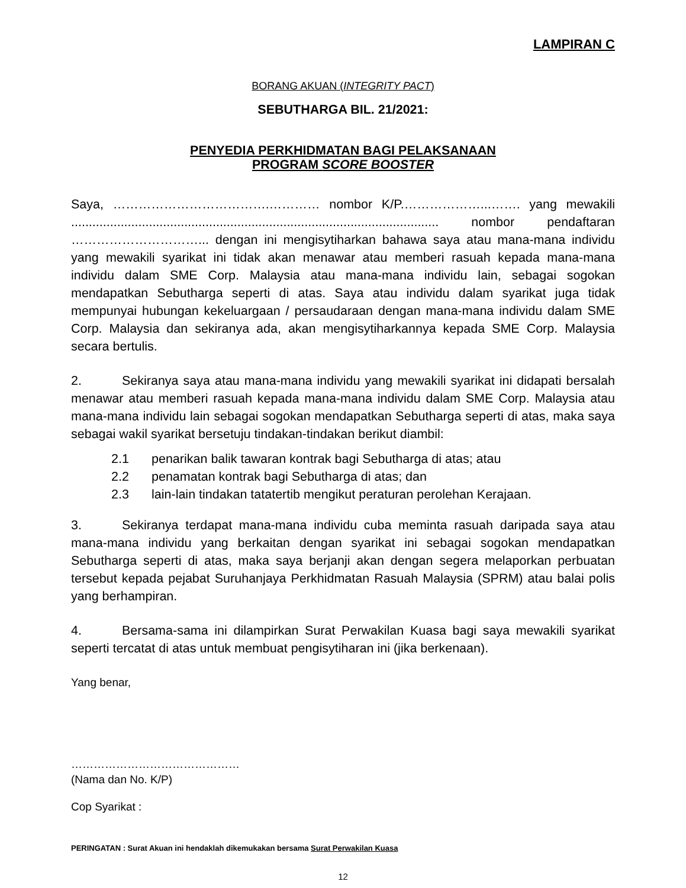LAMPIRAN C
BORANG AKUAN (INTEGRITY PACT)
SEBUTHARGA BIL. 21/2021:
PENYEDIA PERKHIDMATAN BAGI PELAKSANAAN
PROGRAM SCORE BOOSTER
Saya, ……………………………….………… nombor K/P.………………...……. yang mewakili ........................................................................................................ nombor pendaftaran …………………………... dengan ini mengisytiharkan bahawa saya atau mana-mana individu yang mewakili syarikat ini tidak akan menawar atau memberi rasuah kepada mana-mana individu dalam SME Corp. Malaysia atau mana-mana individu lain, sebagai sogokan mendapatkan Sebutharga seperti di atas. Saya atau individu dalam syarikat juga tidak mempunyai hubungan kekeluargaan / persaudaraan dengan mana-mana individu dalam SME Corp. Malaysia dan sekiranya ada, akan mengisytiharkannya kepada SME Corp. Malaysia secara bertulis.
2. Sekiranya saya atau mana-mana individu yang mewakili syarikat ini didapati bersalah menawar atau memberi rasuah kepada mana-mana individu dalam SME Corp. Malaysia atau mana-mana individu lain sebagai sogokan mendapatkan Sebutharga seperti di atas, maka saya sebagai wakil syarikat bersetuju tindakan-tindakan berikut diambil:
2.1 penarikan balik tawaran kontrak bagi Sebutharga di atas; atau
2.2 penamatan kontrak bagi Sebutharga di atas; dan
2.3 lain-lain tindakan tatatertib mengikut peraturan perolehan Kerajaan.
3. Sekiranya terdapat mana-mana individu cuba meminta rasuah daripada saya atau mana-mana individu yang berkaitan dengan syarikat ini sebagai sogokan mendapatkan Sebutharga seperti di atas, maka saya berjanji akan dengan segera melaporkan perbuatan tersebut kepada pejabat Suruhanjaya Perkhidmatan Rasuah Malaysia (SPRM) atau balai polis yang berhampiran.
4. Bersama-sama ini dilampirkan Surat Perwakilan Kuasa bagi saya mewakili syarikat seperti tercatat di atas untuk membuat pengisytiharan ini (jika berkenaan).
Yang benar,
………………………………………
(Nama dan No. K/P)
Cop Syarikat :
PERINGATAN : Surat Akuan ini hendaklah dikemukakan bersama Surat Perwakilan Kuasa
12